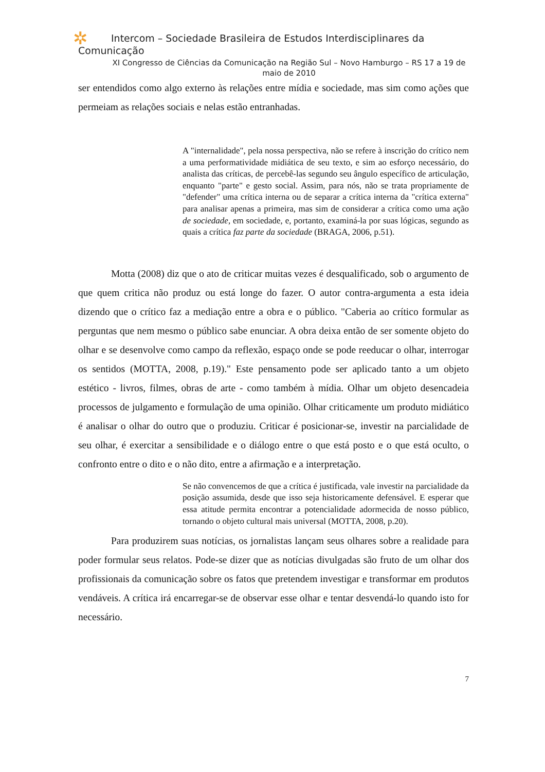✲
Intercom – Sociedade Brasileira de Estudos Interdisciplinares da
Comunicação
XI Congresso de Ciências da Comunicação na Região Sul – Novo Hamburgo – RS 17 a 19 de maio de 2010
ser entendidos como algo externo às relações entre mídia e sociedade, mas sim como ações que permeiam as relações sociais e nelas estão entranhadas.
A "internalidade", pela nossa perspectiva, não se refere à inscrição do crítico nem a uma performatividade midiática de seu texto, e sim ao esforço necessário, do analista das críticas, de percebê-las segundo seu ângulo específico de articulação, enquanto "parte" e gesto social. Assim, para nós, não se trata propriamente de "defender" uma crítica interna ou de separar a crítica interna da "crítica externa" para analisar apenas a primeira, mas sim de considerar a crítica como uma ação de sociedade, em sociedade, e, portanto, examiná-la por suas lógicas, segundo as quais a crítica faz parte da sociedade (BRAGA, 2006, p.51).
Motta (2008) diz que o ato de criticar muitas vezes é desqualificado, sob o argumento de que quem critica não produz ou está longe do fazer. O autor contra-argumenta a esta ideia dizendo que o crítico faz a mediação entre a obra e o público. "Caberia ao crítico formular as perguntas que nem mesmo o público sabe enunciar. A obra deixa então de ser somente objeto do olhar e se desenvolve como campo da reflexão, espaço onde se pode reeducar o olhar, interrogar os sentidos (MOTTA, 2008, p.19)." Este pensamento pode ser aplicado tanto a um objeto estético - livros, filmes, obras de arte - como também à mídia. Olhar um objeto desencadeia processos de julgamento e formulação de uma opinião. Olhar criticamente um produto midiático é analisar o olhar do outro que o produziu. Criticar é posicionar-se, investir na parcialidade de seu olhar, é exercitar a sensibilidade e o diálogo entre o que está posto e o que está oculto, o confronto entre o dito e o não dito, entre a afirmação e a interpretação.
Se não convencemos de que a crítica é justificada, vale investir na parcialidade da posição assumida, desde que isso seja historicamente defensável. E esperar que essa atitude permita encontrar a potencialidade adormecida de nosso público, tornando o objeto cultural mais universal (MOTTA, 2008, p.20).
Para produzirem suas notícias, os jornalistas lançam seus olhares sobre a realidade para poder formular seus relatos. Pode-se dizer que as notícias divulgadas são fruto de um olhar dos profissionais da comunicação sobre os fatos que pretendem investigar e transformar em produtos vendáveis. A crítica irá encarregar-se de observar esse olhar e tentar desvendá-lo quando isto for necessário.
7